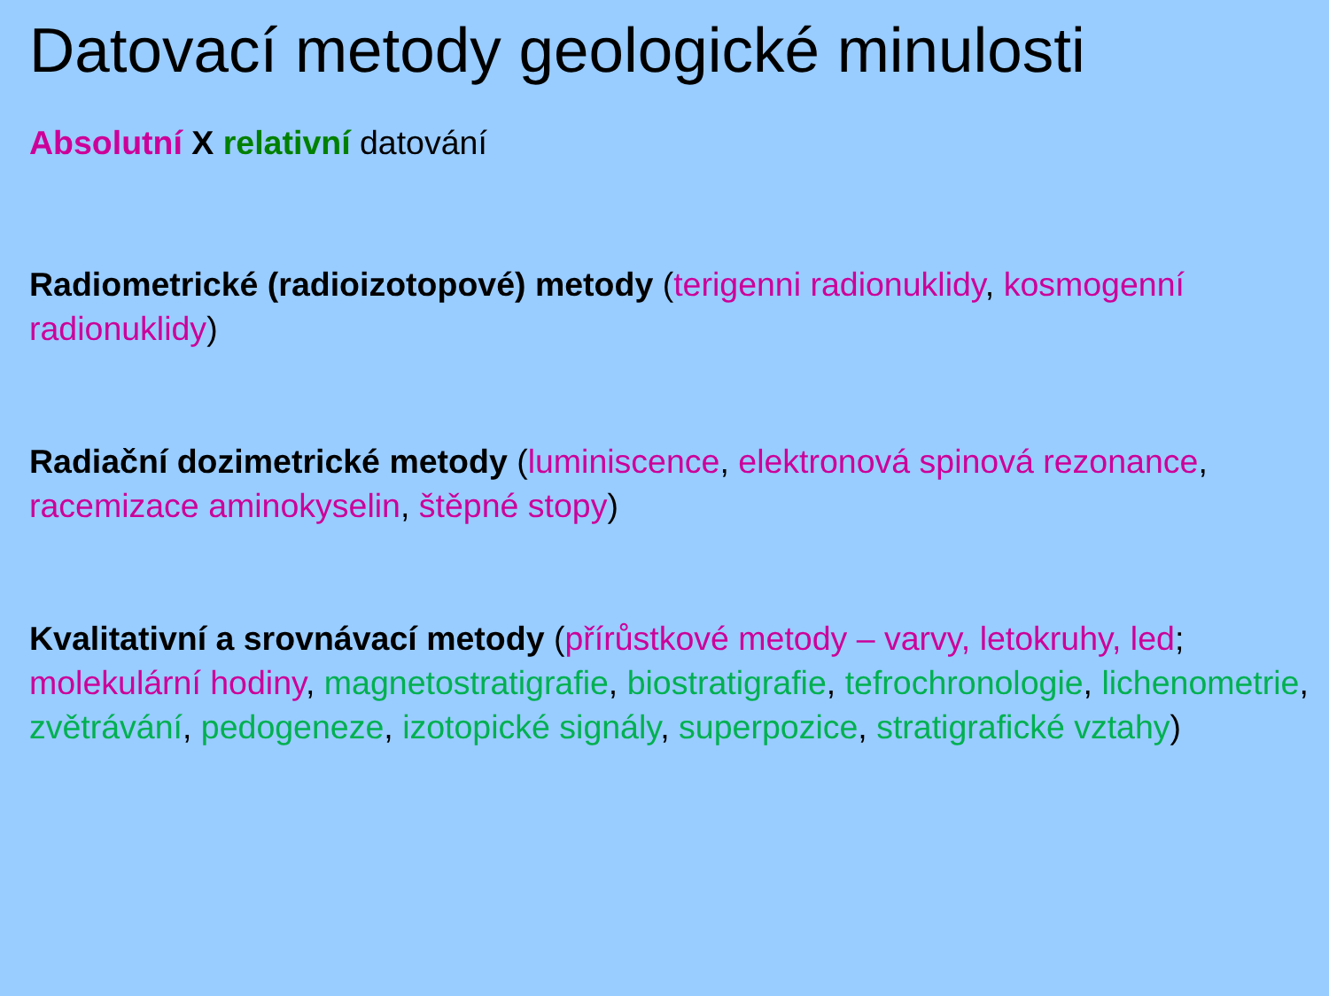Datovací metody geologické minulosti
Absolutní X relativní datování
Radiometrické (radioizotopové) metody (terigenni radionuklidy, kosmogenní radionuklidy)
Radiační dozimetrické metody (luminiscence, elektronová spinová rezonance, racemizace aminokyselin, štěpné stopy)
Kvalitativní a srovnávací metody (přírůstkové metody – varvy, letokruhy, led; molekulární hodiny, magnetostratigrafie, biostratigrafie, tefrochronologie, lichenometrie, zvětrávání, pedogeneze, izotopické signály, superpozice, stratigrafické vztahy)